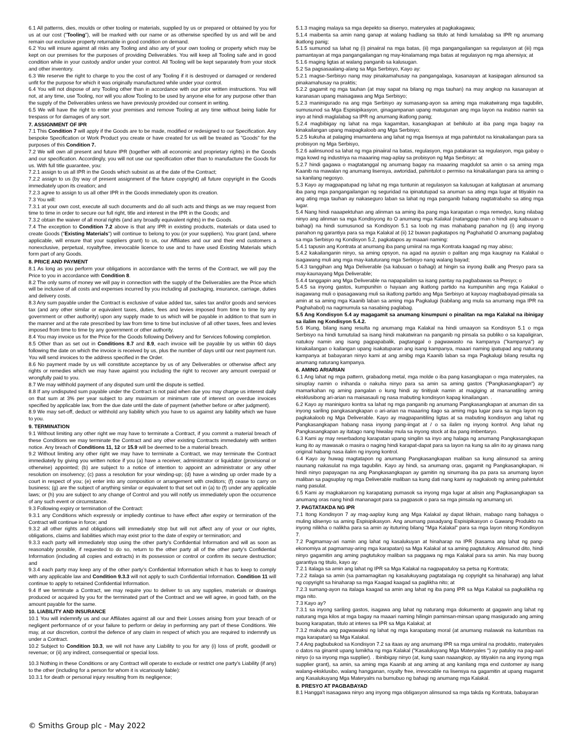6.1 All patterns, dies, moulds or other tooling or materials, supplied by us or prepared or obtained by you for us at our cost ("Tooling"), will be marked with our name or as otherwise specified by us and will be and remain our exclusive property returnable in good condition on demand.
6.2 You will insure against all risks any Tooling and also any of your own tooling or property which may be kept on our premises for the purposes of providing Deliverables. You will keep all Tooling safe and in good condition while in your custody and/or under your control. All Tooling will be kept separately from your stock and other inventory.
6.3 We reserve the right to charge to you the cost of any Tooling if it is destroyed or damaged or rendered unfit for the purpose for which it was originally manufactured while under your control.
6.4 You will not dispose of any Tooling other than in accordance with our prior written instructions. You will not, at any time, use Tooling, nor will you allow Tooling to be used by anyone else for any purpose other than the supply of the Deliverables unless we have previously provided our consent in writing.
6.5 We will have the right to enter your premises and remove Tooling at any time without being liable for trespass or for damages of any sort.
7. ASSIGNMENT OF IPR
7.1 This Condition 7 will apply if the Goods are to be made, modified or redesigned to our Specification. Any bespoke Specification or Work Product you create or have created for us will be treated as "Goods" for the purposes of this Condition 7.
7.2 We will own all present and future IPR (together with all economic and proprietary rights) in the Goods and our specification. Accordingly, you will not use our specification other than to manufacture the Goods for us. With full title guarantee, you:
7.2.1 assign to us all IPR in the Goods which subsist as at the date of the Contract;
7.2.2 assign to us (by way of present assignment of the future copyright) all future copyright in the Goods immediately upon its creation; and
7.2.3 agree to assign to us all other IPR in the Goods immediately upon its creation.
7.3 You will:
7.3.1 at your own cost, execute all such documents and do all such acts and things as we may request from time to time in order to secure our full right, title and interest in the IPR in the Goods; and
7.3.2 obtain the waiver of all moral rights (and any broadly equivalent rights) in the Goods.
7.4 The exception to Condition 7.2 above is that any IPR in existing products, materials or data used to create Goods ("Existing Materials") will continue to belong to you (or your suppliers). You grant (and, where applicable, will ensure that your suppliers grant) to us, our Affiliates and our and their end customers a nonexclusive, perpetual, royaltyfree, irrevocable licence to use and to have used Existing Materials which form part of any Goods.
8. PRICE AND PAYMENT
8.1 As long as you perform your obligations in accordance with the terms of the Contract, we will pay the Price to you in accordance with Condition 8.
8.2 The only sums of money we will pay in connection with the supply of the Deliverables are the Price which will be inclusive of all costs and expenses incurred by you including all packaging, insurance, carriage, duties and delivery costs.
8.3 Any sum payable under the Contract is exclusive of value added tax, sales tax and/or goods and services tax (and any other similar or equivalent taxes, duties, fees and levies imposed from time to time by any government or other authority) upon any supply made to us which will be payable in addition to that sum in the manner and at the rate prescribed by law from time to time but inclusive of all other taxes, fees and levies imposed from time to time by any government or other authority.
8.4 You may invoice us for the Price for the Goods following Delivery and for Services following completion.
8.5 Other than as set out in Conditions 8.7 and 8.9, each invoice will be payable by us within 60 days following the date on which the invoice is received by us, plus the number of days until our next payment run. You will send invoices to the address specified in the Order.
8.6 No payment made by us will constitute acceptance by us of any Deliverables or otherwise affect any rights or remedies which we may have against you including the right to recover any amount overpaid or wrongfully paid to you.
8.7 We may withhold payment of any disputed sum until the dispute is settled.
8.8 If any undisputed sum payable under the Contract is not paid when due you may charge us interest daily on that sum at 3% per year subject to any maximum or minimum rate of interest on overdue invoices specified by applicable law, from the due date until the date of payment (whether before or after judgment).
8.9 We may set-off, deduct or withhold any liability which you have to us against any liability which we have to you.
9. TERMINATION
9.1 Without limiting any other right we may have to terminate a Contract, if you commit a material breach of these Conditions we may terminate the Contract and any other existing Contracts immediately with written notice. Any breach of Conditions 11, 12 or 15.9 will be deemed to be a material breach.
9.2 Without limiting any other right we may have to terminate a Contract, we may terminate the Contract immediately by giving you written notice if you (a) have a receiver, administrator or liquidator (provisional or otherwise) appointed; (b) are subject to a notice of intention to appoint an administrator or any other resolution on insolvency; (c) pass a resolution for your winding-up; (d) have a winding up order made by a court in respect of you; (e) enter into any composition or arrangement with creditors; (f) cease to carry on business; (g) are the subject of anything similar or equivalent to that set out in (a) to (f) under any applicable laws; or (h) you are subject to any change of Control and you will notify us immediately upon the occurrence of any such event or circumstance.
9.3 Following expiry or termination of the Contract:
9.3.1 any Conditions which expressly or impliedly continue to have effect after expiry or termination of the Contract will continue in force; and
9.3.2 all other rights and obligations will immediately stop but will not affect any of your or our rights, obligations, claims and liabilities which may exist prior to the date of expiry or termination; and
9.3.3 each party will immediately stop using the other party's Confidential Information and will as soon as reasonably possible, if requested to do so, return to the other party all of the other party’s Confidential Information (including all copies and extracts) in its possession or control or confirm its secure destruction; and
9.3.4 each party may keep any of the other party’s Confidential Information which it has to keep to comply with any applicable law and Condition 9.3.3 will not apply to such Confidential Information. Condition 11 will continue to apply to retained Confidential Information.
9.4 If we terminate a Contract, we may require you to deliver to us any supplies, materials or drawings produced or acquired by you for the terminated part of the Contract and we will agree, in good faith, on the amount payable for the same.
10. LIABILITY AND INSURANCE
10.1 You will indemnify us and our Affiliates against all our and their Losses arising from your breach of or negligent performance of or your failure to perform or delay in performing any part of these Conditions. We may, at our discretion, control the defence of any claim in respect of which you are required to indemnify us under a Contract.
10.2 Subject to Condition 10.3, we will not have any Liability to you for any (i) loss of profit, goodwill or revenue; or (ii) any indirect, consequential or special loss.
10.3 Nothing in these Conditions or any Contract will operate to exclude or restrict one party’s Liability (if any) to the other (including for a person for whom it is vicariously liable):
10.3.1 for death or personal injury resulting from its negligence;
5.1.3 maging malaya sa mga depekto sa disenyo, materyales at pagkakagawa;
5.1.4 maibenta sa amin nang ganap at walang hadlang sa titulo at hindi lumalabag sa IPR ng anumang ikatlong panig;
5.1.5 sumunod sa lahat ng (i) pinaiiral na mga batas, (ii) mga pangangailangan sa regulasyon at (iii) mga pamantayan at mga pangangailangan ng may-kinalamang mga batas at regulasyon ng mga ahensiya; at
5.1.6 maging ligtas at walang panganib sa kalusugan.
5.2 Sa pagsasaalang-alang sa Mga Serbisyo, Kayo ay:
5.2.1 magse-Serbisyo nang may pinakamahusay na pangangalaga, kasanayan at kasipagan alinsunod sa pinakamahusay na praktis;
5.2.2 gagamit ng mga tauhan (at may sapat na bilang ng mga tauhan) na may angkop na kasanayan at karanasan upang maisagawa ang Mga Serbisyo;
5.2.3 maninigurado na ang mga Serbisyo ay sumasang-ayon sa aming mga makatwirang mga tagubilin, sumusunod sa Mga Espisipikasyon, ginagampanan upang matugunan ang mga layon na inabiso namin sa inyo at hindi maglalabag sa IPR ng anumang ikatlong panig;
5.2.4 magbibigay ng lahat na mga kagamitan, kasangkapan at behikulo at iba pang mga bagay na kinakailangan upang maipagkaloob ang Mga Serbisyo;
5.2.5 kukuha at palaging imamantena ang lahat ng mga lisensya at mga pahintulot na kinakailangan para sa probisyon ng Mga Serbisyo,
5.2.6 aalinsunod sa lahat ng mga pinaiiral na batas, regulasyon, mga patakaran sa regulasyon, mga gabay o mga kowd ng industriya na maaaring mag-aplay sa probisyon ng Mga Serbisyo; at
5.2.7 hindi gagawa o magtatanggal ng anumang bagay na maaaring magdulot sa amin o sa aming mga Kaanib na mawalan ng anumang lisensya, awtoridad, pahintulot o permiso na kinakailangan para sa aming o sa kanilang negosyo.
5.3 Kayo ay magpapatupad ng lahat ng mga tuntunin at regulasyon sa kalusugan at kaligtasan at anumang iba pang mga pangangailangan ng seguridad na ipinatutupad sa anuman sa ating mga lugar at titiyakin na ang ating mga tauhan ay nakaseguro laban sa lahat ng mga panganib habang nagtatrabaho sa ating mga lugar.
5.4 Nang hindi naaapektuhan ang alinman sa aming iba pang mga karapatan o mga remedyo, kung nilabag ninyo ang alinman sa mga Kondisyong ito O anumang mga Kalakal (natanggap man o hindi ang kabuuan o bahagi) na hindi sumusunod sa Kondisyon 5.1 sa loob ng mas mahabang panahon ng (i) ang inyong panahon ng garantiya para sa mga Kalakal at (ii) 12 buwan pagkatapos ng Paghahatid O anumang paglabag sa mga Serbisyo ng Kondisyon 5.2, pagkatapos ay maaari naming:
5.4.1 tapusin ang Kontrata at anumang iba pang umiiral na mga Kontrata kaagad ng may abiso;
5.4.2 kakailanganin ninyo, sa aming opsyon, na agad na ayusin o palitan ang mga kaugnay na Kalakal o isagawang muli ang mga may-katuturang mga Serbisyo nang walang bayad;
5.4.3 tanggihan ang Mga Deliverable (sa kabuuan o bahagi) at hingin sa inyong ibalik ang Presyo para sa may-kaunayang Mga Deliverable;
5.4.4 tanggapin ang Mga Deliverable na napapailalim sa isang pantay na pagbabawas sa Presyo; o
5.4.5 sa inyong gastos, kumpunihin o hayaan ang ikatlong partido na kumpunihin ang mga Kalakal o isagawang muli o ipasagawang muli sa ikatlong partido ang Mga Serbisyo at kayoay magbabayad-pinsala sa amin at sa aming mga Kaanib laban sa aming mga Pagkalugi (kabilang ang mula sa anumang mga IPR na Paghahabol) na nagmumula sa nasabing paglabag.
5.5 Ang Kondisyon 5.4 ay magagamit sa anumang kinumpuni o pinalitan na mga Kalakal na ibinigay sa ilalim ng Kondisyon 5.4.2.
5.6 IKung, bilang isang resulta ng anumang mga Kalakal na hindi umaayon sa Kondisyon 5.1 o mga Serbisyo na hindi tumutulad sa isang hindi makatwiran na panganib ng pinsala sa publiko o sa kapaligiran, natukoy namin ang isang pagpapabalik, pagtanggal o pagwawasto na kampanya ("kampanya") ay kinakailangan o kailangan upang isakatuparan ang isang kampanya, maaari naming ipatupad ang naturang kampanya at babayaran ninyo kami at ang amibg mga Kaanib laban sa mga Pagkalugi bilang resulta ng anumang naturang kampanya.
6. AMING ARIARIAN
6.1 Ang lahat ng mga pattern, grabadong metal, mga molde o iba pang kasangkapan o mga materyales, na sinuplay namin o inihanda o nakuha ninyo para sa amin sa aming gastos ("Pangkasangkapan") ay mamarkahan ng aming pangalan o kung hindi ay tinitiyak namin at magiging at mananatiling aming eksklusibong ari-arian na maisasauli ng nasa mabuting kondisyon kapag kinailangan. .
6.2 Kayo ay maniniguro kontra sa lahat ng mga panganib ng anumang Pangkasangkapan at anuman din sa inyong sariling pangkasangkapan o ari-arian na maaaring itago sa aming mga lugar para sa mga layon ng pagkakaloob ng Mga Deliverable. Kayo ay magpapanitiling ligtas at sa mabuting kondisyon ang lahat ng Pangkasangkapan habang nasa inyong pang-iingat at / o sa ilalim ng inyong kontrol. Ang lahat ng Pangkasangkapan ay itatago nang hiwalay mula sa inyong stock at iba pang imbentaryo.
6.3 Kami ay may reserbadong karapatan upang singilin sa inyo ang halaga ng anumang Pangkasangkapan kung ito ay mawasak o masira o naging hindi karapat-dapat para sa layon na kung sa alin ito ay ginawa nang original habang nasa ilalim ng inyong kontrol.
6.4 Kayo ay huwag magtatapon ng anumang Pangkasangkapan maliban sa kung alinsunod sa aming naunang nakasulat na mga tagubilin. Kayo ay hindi, sa anumang oras, gagamit ng Pangkasangkapan, ni hindi ninyo papayagan na ang Pangkasangkapan ay gamitin ng sinumang iba pa para sa anumang layon maliban sa pagsuplay ng mga Deliverable maliban sa kung dati nang kami ay nagkaloob ng aming pahintulot nang pasulat.
6.5 Kami ay magkakaroon ng karapatang pumasok sa inyong mga lugar at alisin ang Pagkasangkapan sa anumang oras nang hindi mananagot para sa pagpasok o para sa mga pinsala ng anumang uri.
7. PAGTATAKDA NG IPR
7.1 Itong Kondisyon 7 ay mag-aaplay kung ang Mga Kalakal ay dapat likhain, mabago nang bahagya o muling idisenyo sa aming Espisipikasyon. Ang anumang pasadyang Espisipikasyon o Gawang Produkto na inyong nilikha o nalikha para sa amin ay ituturing bilang "Mga Kalakal" para sa mga layon nitong Kondisyon 7.
7.2 Pagmamay-ari namin ang lahat ng kasalukuyan at hinaharap na IPR (kasama ang lahat ng pang-ekonomiya at pagmamay-aring mga karapatan) sa Mga Kalakal at sa aming pagtutukoy. Alinsunod dito, hindi ninyo gagamitin ang aming pagtutukoy maliban sa paggawa ng mga Kalakal para sa amin. Na may buong garantiya ng titulo, kayo ay:
7.2.1 italaga sa amin ang lahat ng IPR sa Mga Kalakal na nagpapatuloy sa petsa ng Kontrata;
7.2.2 italaga sa amin (sa pamamagitan ng kasalukuyang pagtatalaga ng copyright sa hinaharap) ang lahat ng copyright sa hinaharap sa mga Kaagad kaagad sa paglikha nito; at
7.2.3 sumang-ayon na italaga kaagad sa amin ang lahat ng iba pang IPR sa Mga Kalakal sa pagkalikha ng mga nito.
7.3 Kayo ay?
7.3.1 sa inyong sariling gastos, isagawa ang lahat ng naturang mga dokumento at gagawin ang lahat ng naturang mga kilos at mga bagay na maaari naming hilingin paminsan-minsan upang masigurado ang aming buong karapatan, titulo at interes sa IPR sa Mga Kalakal; at
7.3.2 makuha ang pagwawaksi ng lahat ng mga karapatang moral (at anumang malawak na katumbas na mga karapatan) sa Mga Kalakal.
7.4 Ang pagbubukod sa Kondisyon 7.2 sa itaas ay ang anumang IPR sa mga umiiral na produkto, materyales o datos na ginamit upang lumikha ng mga Kalakal ("Kasalukuyang Mga Materyales ") ay patuloy na pag-aari ninyo (o sa inyong mga supplier). . Ibinibigay ninyo (at, kung saan naaangkop, ay titiyakin na ang inyong mga supplier grant), sa amin, sa aming mga Kaanib at ang aming at ang kanilang mga end customer ay isang walang-eksklusibo, walang hangganan, royalty free, irrevocable na lisensya na gagamitin at upang magamit ang Kasalukuyang Mga Materyalrs na bumubuo ng bahagi ng anumang mga Kalakal.
8. PRESYO AT PAGBABAYAD
8.1 Hangga't isasagawa ninyo ang inyong mga obligasyon alinsunod sa mga takda ng Kontrata, babayaran
© Smiths Group plc - May 2022